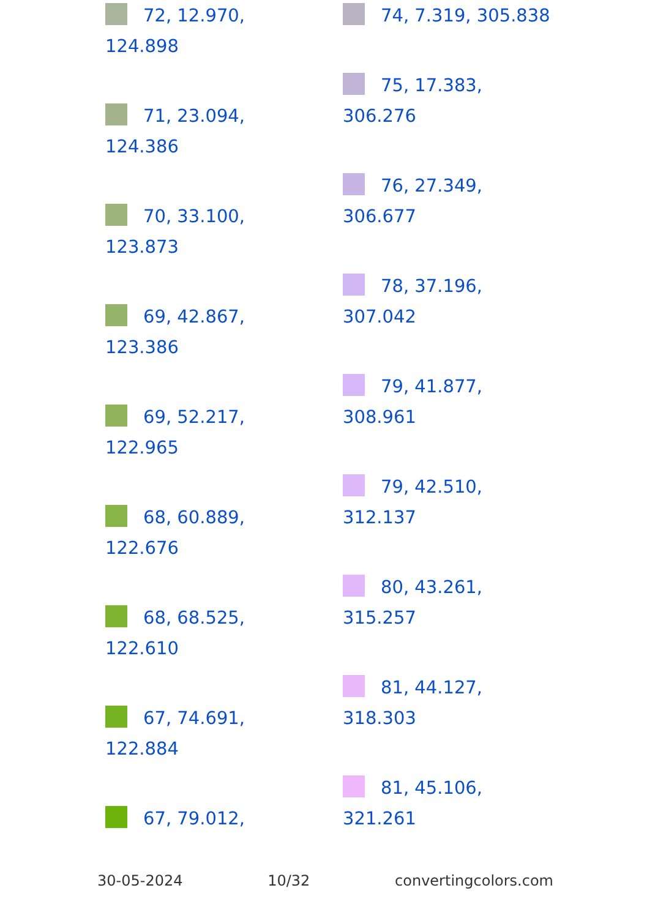72, 12.970, 124.898
71, 23.094, 124.386
70, 33.100, 123.873
69, 42.867, 123.386
69, 52.217, 122.965
68, 60.889, 122.676
68, 68.525, 122.610
67, 74.691, 122.884
67, 79.012,
74, 7.319, 305.838
75, 17.383, 306.276
76, 27.349, 306.677
78, 37.196, 307.042
79, 41.877, 308.961
79, 42.510, 312.137
80, 43.261, 315.257
81, 44.127, 318.303
81, 45.106, 321.261
30-05-2024 10/32 convertingcolors.com